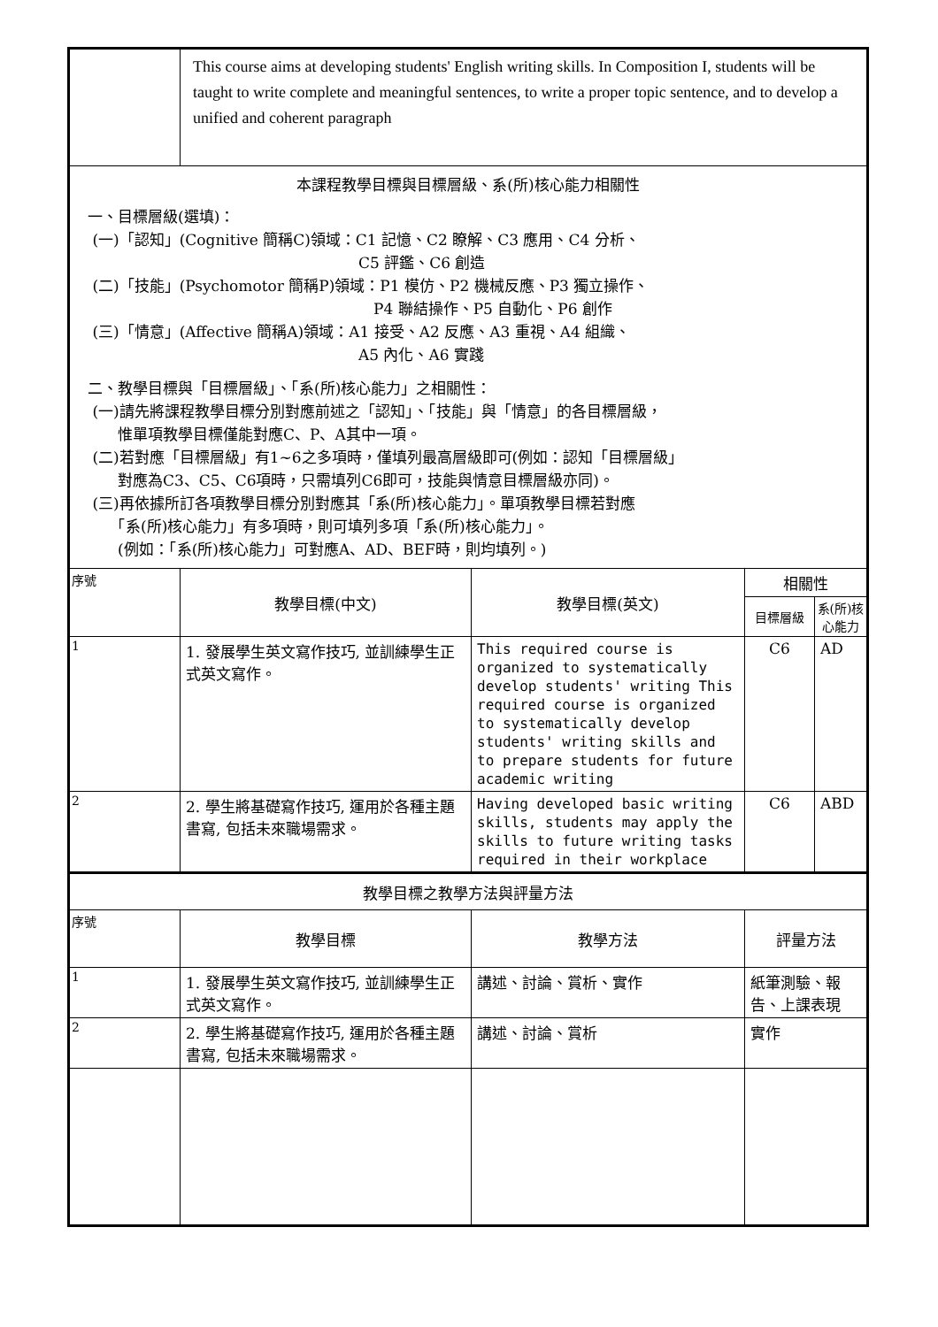| | This course aims at developing students' English writing skills. In Composition I, students will be taught to write complete and meaningful sentences, to write a proper topic sentence, and to develop a unified and coherent paragraph | | | |
| 本課程教學目標與目標層級、系(所)核心能力相關性 一、目標層級(選填)： (一)「認知」(Cognitive 簡稱C)領域：C1 記憶、C2 瞭解、C3 應用、C4 分析、 C5 評鑑、C6 創造 (二)「技能」(Psychomotor 簡稱P)領域：P1 模仿、P2 機械反應、P3 獨立操作、 P4 聯結操作、P5 自動化、P6 創作 (三)「情意」(Affective 簡稱A)領域：A1 接受、A2 反應、A3 重視、A4 組織、 A5 內化、A6 實踐 二、教學目標與「目標層級」、「系(所)核心能力」之相關性： (一)請先將課程教學目標分別對應前述之「認知」、「技能」與「情意」的各目標層級， 惟單項教學目標僅能對應C、P、A其中一項。 (二)若對應「目標層級」有1~6之多項時，僅填列最高層級即可(例如：認知「目標層級」 對應為C3、C5、C6項時，只需填列C6即可，技能與情意目標層級亦同)。 (三)再依據所訂各項教學目標分別對應其「系(所)核心能力」。單項教學目標若對應 「系(所)核心能力」有多項時，則可填列多項「系(所)核心能力」。 (例如：「系(所)核心能力」可對應A、AD、BEF時，則均填列。) | | | | |
| 序號 | 教學目標(中文) | 教學目標(英文) | 相關性 | |
| | | | 目標層級 | 系(所)核心能力 |
| 1 | 1. 發展學生英文寫作技巧, 並訓練學生正式英文寫作。 | This required course is organized to systematically develop students' writing This required course is organized to systematically develop students' writing skills and to prepare students for future academic writing | C6 | AD |
| 2 | 2. 學生將基礎寫作技巧, 運用於各種主題書寫, 包括未來職場需求。 | Having developed basic writing skills, students may apply the skills to future writing tasks required in their workplace | C6 | ABD |
| 教學目標之教學方法與評量方法 | | | | |
| 序號 | 教學目標 | 教學方法 | 評量方法 | |
| 1 | 1. 發展學生英文寫作技巧, 並訓練學生正式英文寫作。 | 講述、討論、賞析、實作 | 紙筆測驗、報告、上課表現 | |
| 2 | 2. 學生將基礎寫作技巧, 運用於各種主題書寫, 包括未來職場需求。 | 講述、討論、賞析 | 實作 | |